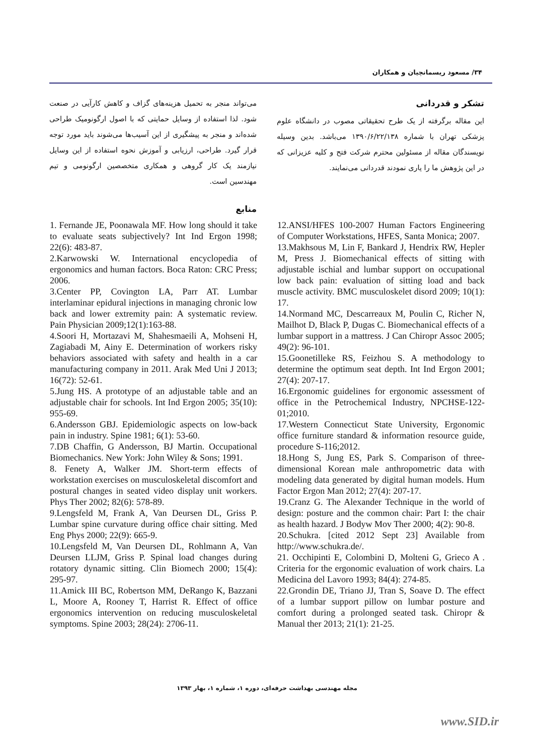۳۴/ مسعود ریسمانچیان و همکاران
می‌تواند منجر به تحمیل هزینه‌های گزاف و کاهش کارآیی در صنعت شود. لذا استفاده از وسایل حمایتی که با اصول ارگونومیک طراحی شده‌اند و منجر به پیشگیری از این آسیب‌ها می‌شوند باید مورد توجه قرار گیرد. طراحی، ارزیابی و آموزش نحوه استفاده از این وسایل نیازمند یک کار گروهی و همکاری متخصصین ارگونومی و تیم مهندسین است.
منابع
تشکر و قدردانی
این مقاله برگرفته از یک طرح تحقیقاتی مصوب در دانشگاه علوم پزشکی تهران با شماره ۱۳۹۰/۶/۲۲/۱۳۸ می‌باشد. بدین وسیله نویسندگان مقاله از مسئولین محترم شرکت فتح و کلیه عزیزانی که در این پژوهش ما را یاری نمودند قدردانی می‌نمایند.
12.ANSI/HFES 100-2007 Human Factors Engineering of Computer Workstations, HFES, Santa Monica; 2007.
13.Makhsous M, Lin F, Bankard J, Hendrix RW, Hepler M, Press J. Biomechanical effects of sitting with adjustable ischial and lumbar support on occupational low back pain: evaluation of sitting load and back muscle activity. BMC musculoskelet disord 2009; 10(1): 17.
14.Normand MC, Descarreaux M, Poulin C, Richer N, Mailhot D, Black P, Dugas C. Biomechanical effects of a lumbar support in a mattress. J Can Chiropr Assoc 2005; 49(2): 96-101.
15.Goonetilleke RS, Feizhou S. A methodology to determine the optimum seat depth. Int Ind Ergon 2001; 27(4): 207-17.
16.Ergonomic guidelines for ergonomic assessment of office in the Petrochemical Industry, NPCHSE-122-01;2010.
17.Western Connecticut State University, Ergonomic office furniture standard & information resource guide, procedure S-116;2012.
18.Hong S, Jung ES, Park S. Comparison of three-dimensional Korean male anthropometric data with modeling data generated by digital human models. Hum Factor Ergon Man 2012; 27(4): 207-17.
19.Cranz G. The Alexander Technique in the world of design: posture and the common chair: Part I: the chair as health hazard. J Bodyw Mov Ther 2000; 4(2): 90-8.
20.Schukra. [cited 2012 Sept 23] Available from http://www.schukra.de/.
21. Occhipinti E, Colombini D, Molteni G, Grieco A . Criteria for the ergonomic evaluation of work chairs. La Medicina del Lavoro 1993; 84(4): 274-85.
22.Grondin DE, Triano JJ, Tran S, Soave D. The effect of a lumbar support pillow on lumbar posture and comfort during a prolonged seated task. Chiropr & Manual ther 2013; 21(1): 21-25.
1. Fernande JE, Poonawala MF. How long should it take to evaluate seats subjectively? Int Ind Ergon 1998; 22(6): 483-87.
2.Karwowski W. International encyclopedia of ergonomics and human factors. Boca Raton: CRC Press; 2006.
3.Center PP, Covington LA, Parr AT. Lumbar interlaminar epidural injections in managing chronic low back and lower extremity pain: A systematic review. Pain Physician 2009;12(1):163-88.
4.Soori H, Mortazavi M, Shahesmaeili A, Mohseni H, Zagiabadi M, Ainy E. Determination of workers risky behaviors associated with safety and health in a car manufacturing company in 2011. Arak Med Uni J 2013; 16(72): 52-61.
5.Jung HS. A prototype of an adjustable table and an adjustable chair for schools. Int Ind Ergon 2005; 35(10): 955-69.
6.Andersson GBJ. Epidemiologic aspects on low-back pain in industry. Spine 1981; 6(1): 53-60.
7.DB Chaffin, G Andersson, BJ Martin. Occupational Biomechanics. New York: John Wiley & Sons; 1991.
8. Fenety A, Walker JM. Short-term effects of workstation exercises on musculoskeletal discomfort and postural changes in seated video display unit workers. Phys Ther 2002; 82(6): 578-89.
9.Lengsfeld M, Frank A, Van Deursen DL, Griss P. Lumbar spine curvature during office chair sitting. Med Eng Phys 2000; 22(9): 665-9.
10.Lengsfeld M, Van Deursen DL, Rohlmann A, Van Deursen LLJM, Griss P. Spinal load changes during rotatory dynamic sitting. Clin Biomech 2000; 15(4): 295-97.
11.Amick III BC, Robertson MM, DeRango K, Bazzani L, Moore A, Rooney T, Harrist R. Effect of office ergonomics intervention on reducing musculoskeletal symptoms. Spine 2003; 28(24): 2706-11.
مجله مهندسی بهداشت حرفه‌ای، دوره ۱، شماره ۱، بهار ۱۳۹۳
www.SID.ir